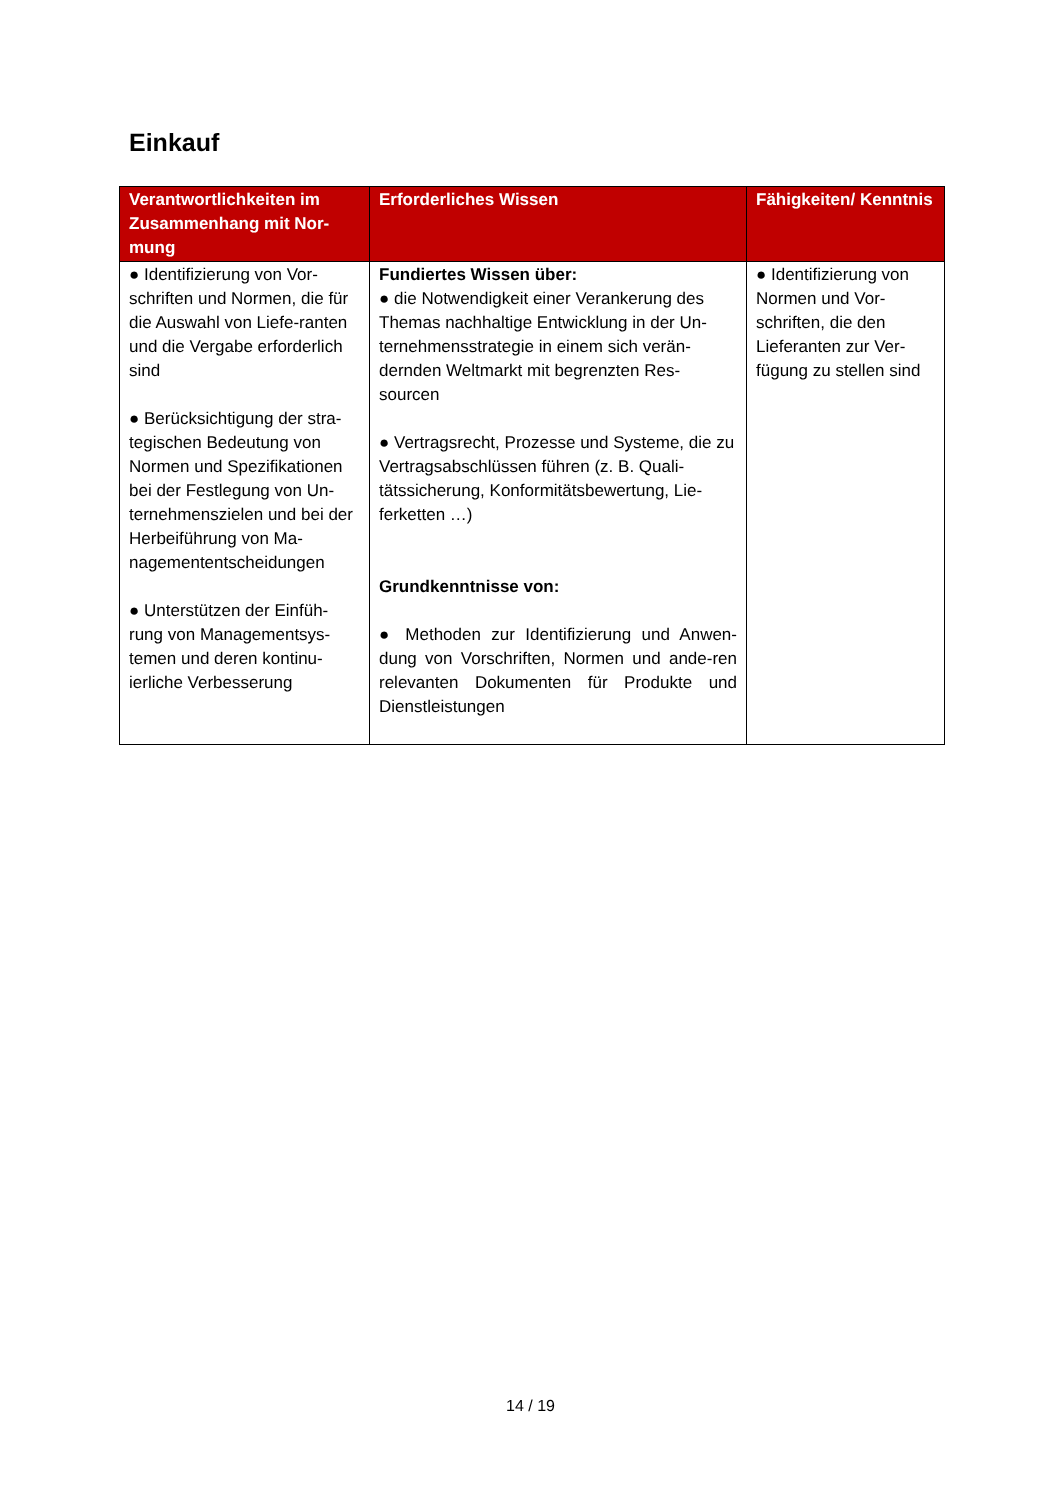Einkauf
| Verantwortlichkeiten im Zusammenhang mit Nor-mung | Erforderliches Wissen | Fähigkeiten/ Kenntnis |
| --- | --- | --- |
| ● Identifizierung von Vor-schriften und Normen, die für die Auswahl von Liefe-ranten und die Vergabe erforderlich sind ● Berücksichtigung der stra-tegischen Bedeutung von Normen und Spezifikationen bei der Festlegung von Un-ternehmenszielen und bei der Herbeiführung von Ma-nagemententscheidungen ● Unterstützen der Einfüh-rung von Managementsys-temen und deren kontinu-ierliche Verbesserung | Fundiertes Wissen über: ● die Notwendigkeit einer Verankerung des Themas nachhaltige Entwicklung in der Un-ternehmensstrategie in einem sich verän-dernden Weltmarkt mit begrenzten Res-sourcen ● Vertragsrecht, Prozesse und Systeme, die zu Vertragsabschlüssen führen (z. B. Quali-tätssicherung, Konformitätsbewertung, Lie-ferketten …) Grundkenntnisse von: ● Methoden zur Identifizierung und Anwen-dung von Vorschriften, Normen und ande-ren relevanten Dokumenten für Produkte und Dienstleistungen | ● Identifizierung von Normen und Vor-schriften, die den Lieferanten zur Ver-fügung zu stellen sind |
14 / 19